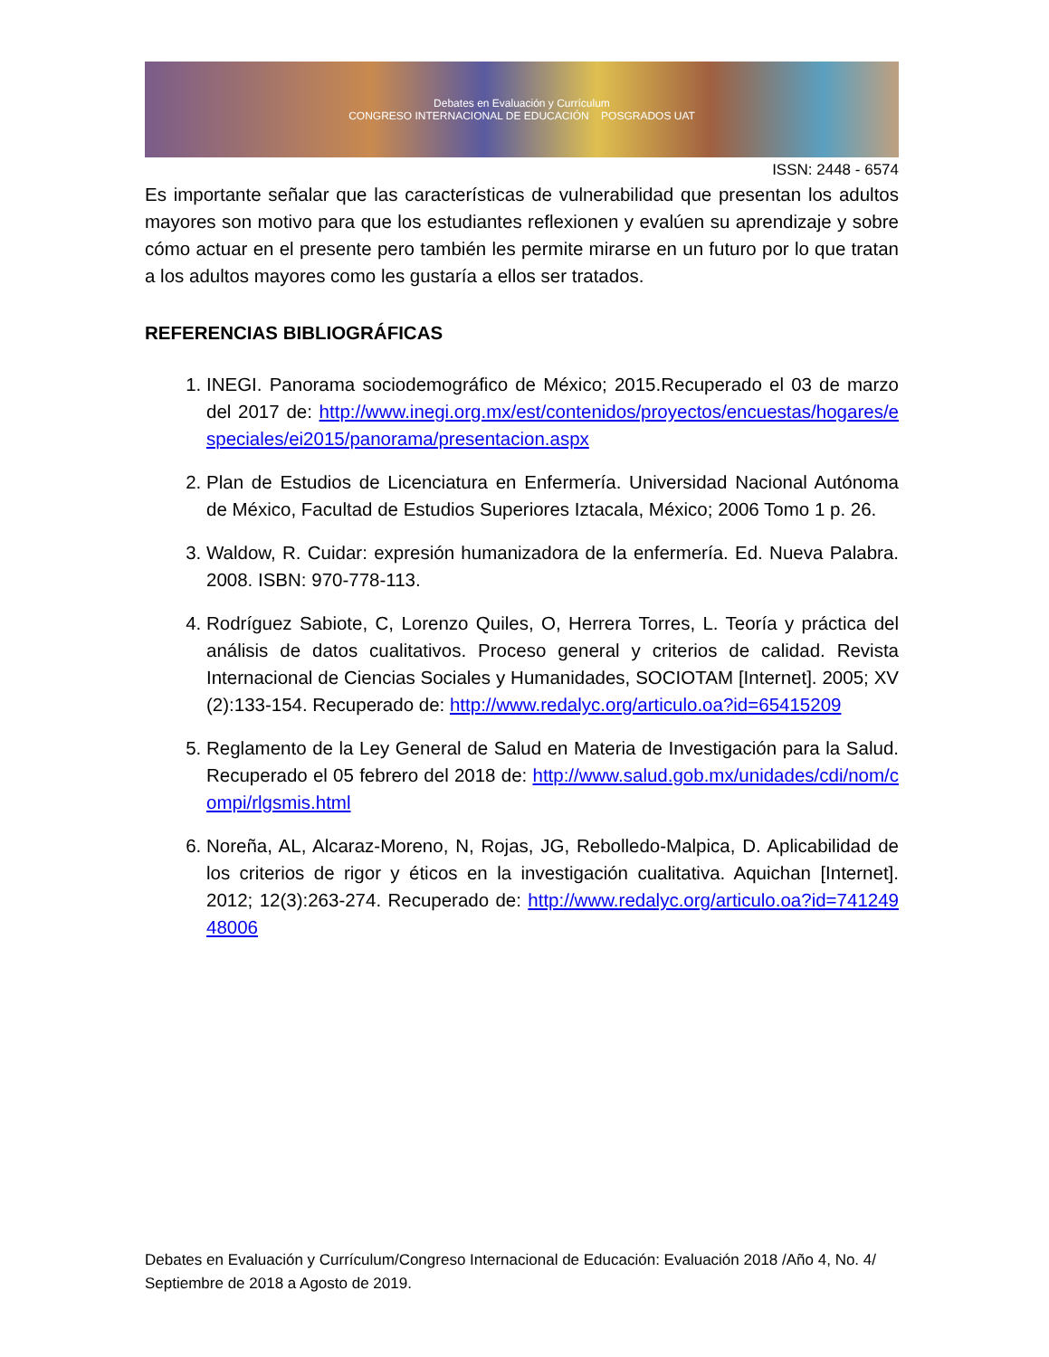Debates en Evaluación y Currículum
CONGRESO INTERNACIONAL DE EDUCACIÓN POSGRADOS UAT
ISSN: 2448 - 6574
Es importante señalar que las características de vulnerabilidad que presentan los adultos mayores son motivo para que los estudiantes reflexionen y evalúen su aprendizaje y sobre cómo actuar en el presente pero también les permite mirarse en un futuro por lo que tratan a los adultos mayores como les gustaría a ellos ser tratados.
REFERENCIAS BIBLIOGRÁFICAS
1. INEGI. Panorama sociodemográfico de México; 2015.Recuperado el 03 de marzo del 2017 de: http://www.inegi.org.mx/est/contenidos/proyectos/encuestas/hogares/especiales/ei2015/panorama/presentacion.aspx
2. Plan de Estudios de Licenciatura en Enfermería. Universidad Nacional Autónoma de México, Facultad de Estudios Superiores Iztacala, México; 2006 Tomo 1 p. 26.
3. Waldow, R. Cuidar: expresión humanizadora de la enfermería. Ed. Nueva Palabra. 2008. ISBN: 970-778-113.
4. Rodríguez Sabiote, C, Lorenzo Quiles, O, Herrera Torres, L. Teoría y práctica del análisis de datos cualitativos. Proceso general y criterios de calidad. Revista Internacional de Ciencias Sociales y Humanidades, SOCIOTAM [Internet]. 2005; XV (2):133-154. Recuperado de: http://www.redalyc.org/articulo.oa?id=65415209
5. Reglamento de la Ley General de Salud en Materia de Investigación para la Salud. Recuperado el 05 febrero del 2018 de: http://www.salud.gob.mx/unidades/cdi/nom/compi/rlgsmis.html
6. Noreña, AL, Alcaraz-Moreno, N, Rojas, JG, Rebolledo-Malpica, D. Aplicabilidad de los criterios de rigor y éticos en la investigación cualitativa. Aquichan [Internet]. 2012; 12(3):263-274. Recuperado de: http://www.redalyc.org/articulo.oa?id=74124948006
Debates en Evaluación y Currículum/Congreso Internacional de Educación: Evaluación 2018 /Año 4, No. 4/ Septiembre de 2018 a Agosto de 2019.